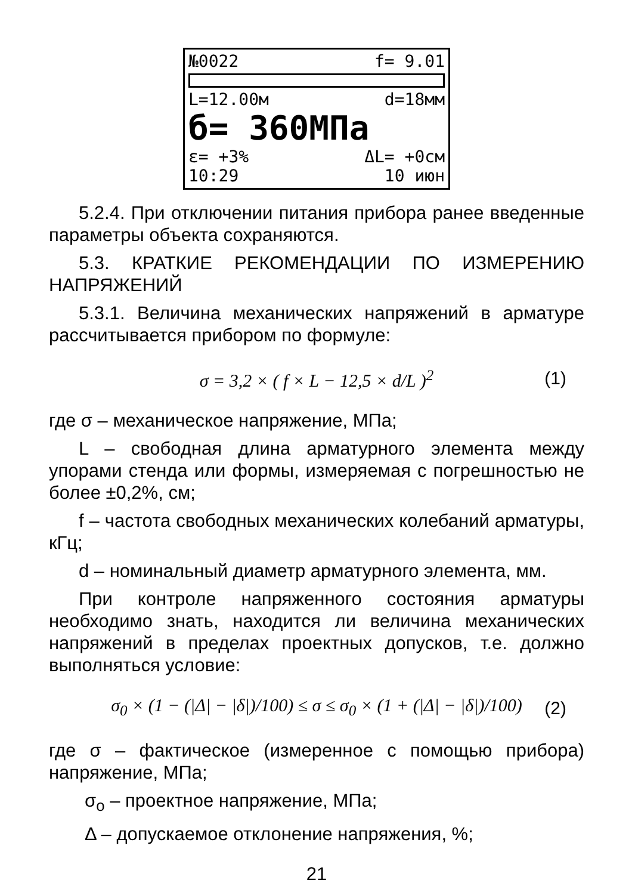№0022 f= 9.01
L=12.00м d=18мм
б= 360МПа
ε= +3% ΔL= +0см
10:29 10 июн
5.2.4. При отключении питания прибора ранее введенные параметры объекта сохраняются.
5.3. КРАТКИЕ РЕКОМЕНДАЦИИ ПО ИЗМЕРЕНИЮ НАПРЯЖЕНИЙ
5.3.1. Величина механических напряжений в арматуре рассчитывается прибором по формуле:
σ = 3,2 × ( f × L − 12,5 × d/L )<sup>2</sup> (1)
где σ – механическое напряжение, МПа;
L – свободная длина арматурного элемента между упорами стенда или формы, измеряемая с погрешностью не более ±0,2%, см;
f – частота свободных механических колебаний арматуры, кГц;
d – номинальный диаметр арматурного элемента, мм.
При контроле напряженного состояния арматуры необходимо знать, находится ли величина механических напряжений в пределах проектных допусков, т.е. должно выполняться условие:
σ<sub>0</sub> × (1 − (|Δ| − |δ|)/100) ≤ σ ≤ σ<sub>0</sub> × (1 + (|Δ| − |δ|)/100) (2)
где σ – фактическое (измеренное с помощью прибора) напряжение, МПа;
σ<sub>o</sub> – проектное напряжение, МПа;
Δ – допускаемое отклонение напряжения, %;
21